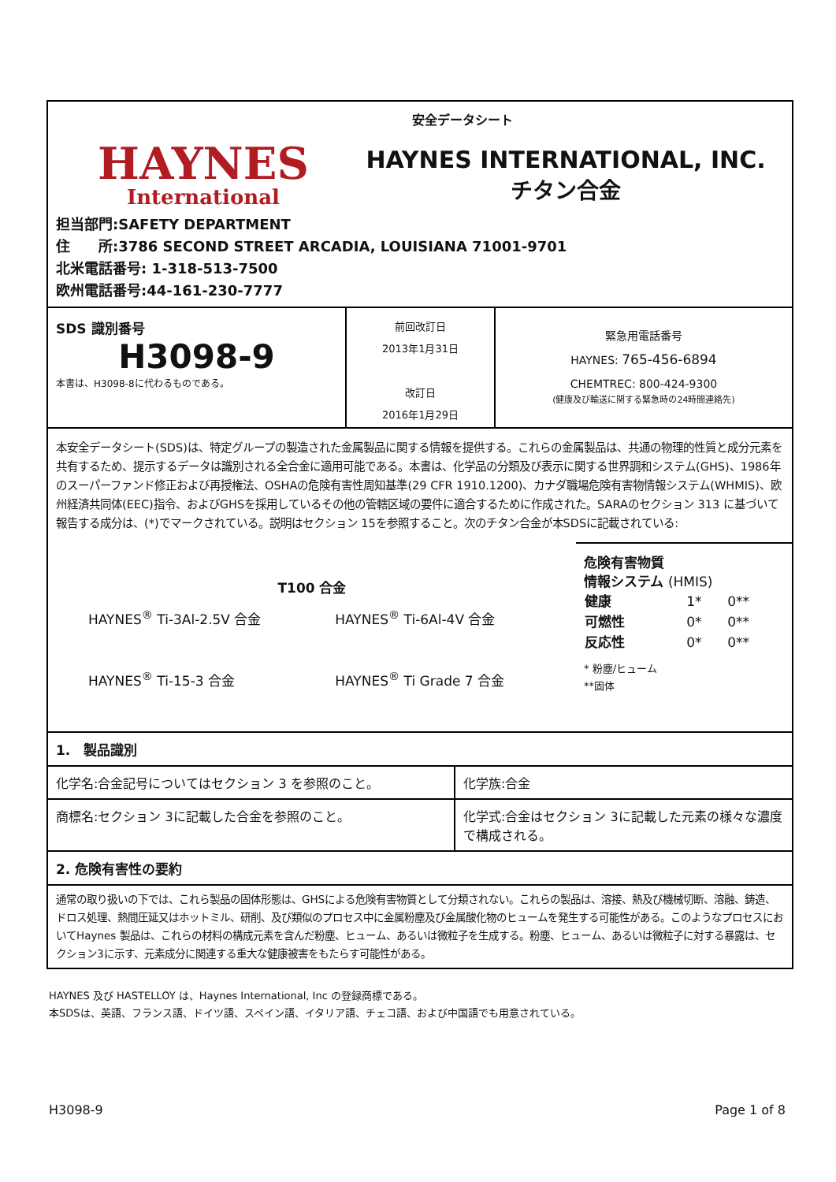HAYNES
International
安全データシート
HAYNES INTERNATIONAL, INC.
チタン合金
担当部門:SAFETY DEPARTMENT
住　　所:3786 SECOND STREET ARCADIA, LOUISIANA 71001-9701
北米電話番号: 1-318-513-7500
欧州電話番号:44-161-230-7777
| SDS 識別番号 H3098-9 本書は、H3098-8に代わるものである。 | 前回改訂日 2013年1月31日 改訂日 2016年1月29日 | 緊急用電話番号 HAYNES: 765-456-6894 CHEMTREC: 800-424-9300 (健康及び輸送に関する緊急時の24時間連絡先) |
本安全データシート(SDS)は、特定グループの製造された金属製品に関する情報を提供する。これらの金属製品は、共通の物理的性質と成分元素を共有するため、提示するデータは識別される全合金に適用可能である。本書は、化学品の分類及び表示に関する世界調和システム(GHS)、1986年のスーパーファンド修正および再授権法、OSHAの危険有害性周知基準(29 CFR 1910.1200)、カナダ職場危険有害物情報システム(WHMIS)、欧州経済共同体(EEC)指令、およびGHSを採用しているその他の管轄区域の要件に適合するために作成された。SARAのセクション 313 に基づいて報告する成分は、(*)でマークされている。説明はセクション 15を参照すること。次のチタン合金が本SDSに記載されている:
T100 合金
| HAYNES<sup>®</sup> Ti-3Al-2.5V 合金 | HAYNES<sup>®</sup> Ti-6Al-4V 合金 |
| HAYNES<sup>®</sup> Ti-15-3 合金 | HAYNES<sup>®</sup> Ti Grade 7 合金 |
危険有害物質
情報システム (HMIS)
| 健康 | 1* | 0** |
| 可燃性 | 0* | 0** |
| 反応性 | 0* | 0** |
* 粉塵/ヒューム
**固体
1.　製品識別
| 化学名:合金記号についてはセクション 3 を参照のこと。 | 化学族:合金 |
| 商標名:セクション 3に記載した合金を参照のこと。 | 化学式:合金はセクション 3に記載した元素の様々な濃度で構成される。 |
2. 危険有害性の要約
通常の取り扱いの下では、これら製品の固体形態は、GHSによる危険有害物質として分類されない。これらの製品は、溶接、熱及び機械切断、溶融、鋳造、ドロス処理、熱間圧延又はホットミル、研削、及び類似のプロセス中に金属粉塵及び金属酸化物のヒュームを発生する可能性がある。このようなプロセスにおいてHaynes 製品は、これらの材料の構成元素を含んだ粉塵、ヒューム、あるいは微粒子を生成する。粉塵、ヒューム、あるいは微粒子に対する暴露は、セクション3に示す、元素成分に関連する重大な健康被害をもたらす可能性がある。
HAYNES 及び HASTELLOY は、Haynes International, Inc の登録商標である。
本SDSは、英語、フランス語、ドイツ語、スペイン語、イタリア語、チェコ語、および中国語でも用意されている。
H3098-9 Page 1 of 8